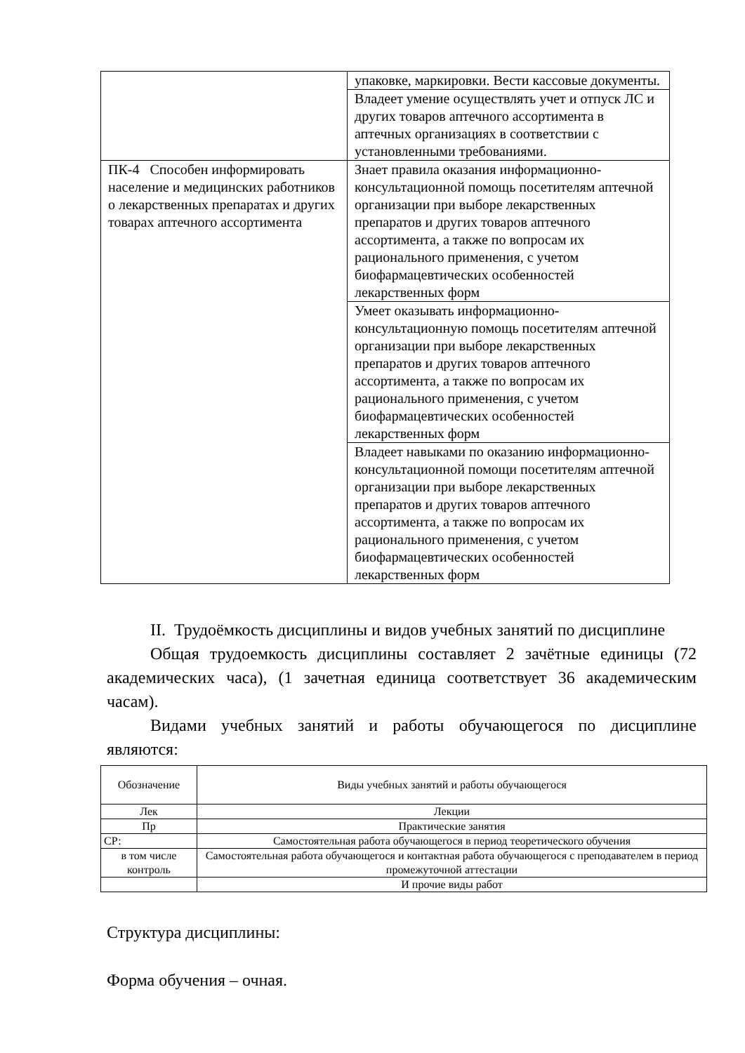| | упаковке, маркировки. Вести кассовые документы. |
| | Владеет умение осуществлять учет и отпуск ЛС и других товаров аптечного ассортимента в аптечных организациях в соответствии с установленными требованиями. |
| ПК-4 Способен информировать население и медицинских работников о лекарственных препаратах и других товарах аптечного ассортимента | Знает правила оказания информационно-консультационной помощь посетителям аптечной организации при выборе лекарственных препаратов и других товаров аптечного ассортимента, а также по вопросам их рационального применения, с учетом биофармацевтических особенностей лекарственных форм |
| | Умеет оказывать информационно-консультационную помощь посетителям аптечной организации при выборе лекарственных препаратов и других товаров аптечного ассортимента, а также по вопросам их рационального применения, с учетом биофармацевтических особенностей лекарственных форм |
| | Владеет навыками по оказанию информационно-консультационной помощи посетителям аптечной организации при выборе лекарственных препаратов и других товаров аптечного ассортимента, а также по вопросам их рационального применения, с учетом биофармацевтических особенностей лекарственных форм |
II. Трудоёмкость дисциплины и видов учебных занятий по дисциплине
Общая трудоемкость дисциплины составляет 2 зачётные единицы (72 академических часа), (1 зачетная единица соответствует 36 академическим часам).
Видами учебных занятий и работы обучающегося по дисциплине являются:
| Обозначение | Виды учебных занятий и работы обучающегося |
| --- | --- |
| Лек | Лекции |
| Пр | Практические занятия |
| СР: | Самостоятельная работа обучающегося в период теоретического обучения |
| в том числе контроль | Самостоятельная работа обучающегося и контактная работа обучающегося с преподавателем в период промежуточной аттестации |
| | И прочие виды работ |
Структура дисциплины:
Форма обучения – очная.